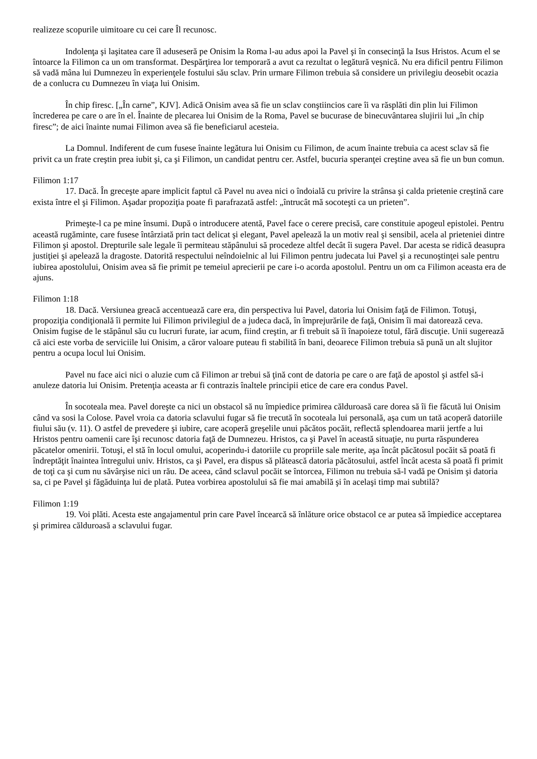realizeze scopurile uimitoare cu cei care Îl recunosc.
Indolenţa şi laşitatea care îl aduseseră pe Onisim la Roma l-au adus apoi la Pavel şi în consecinţă la Isus Hristos. Acum el se întoarce la Filimon ca un om transformat. Despărţirea lor temporară a avut ca rezultat o legătură veşnică. Nu era dificil pentru Filimon să vadă mâna lui Dumnezeu în experienţele fostului său sclav. Prin urmare Filimon trebuia să considere un privilegiu deosebit ocazia de a conlucra cu Dumnezeu în viaţa lui Onisim.
În chip firesc. [„În carne”, KJV]. Adică Onisim avea să fie un sclav conştiincios care îi va răsplăti din plin lui Filimon încrederea pe care o are în el. Înainte de plecarea lui Onisim de la Roma, Pavel se bucurase de binecuvântarea slujirii lui „în chip firesc”; de aici înainte numai Filimon avea să fie beneficiarul acesteia.
La Domnul. Indiferent de cum fusese înainte legătura lui Onisim cu Filimon, de acum înainte trebuia ca acest sclav să fie privit ca un frate creştin prea iubit şi, ca şi Filimon, un candidat pentru cer. Astfel, bucuria speranţei creştine avea să fie un bun comun.
Filimon 1:17
17. Dacă. În greceşte apare implicit faptul că Pavel nu avea nici o îndoială cu privire la strânsa şi calda prietenie creştină care exista între el şi Filimon. Aşadar propoziţia poate fi parafrazată astfel: „întrucât mă socoteşti ca un prieten”.
Primeşte-l ca pe mine însumi. După o introducere atentă, Pavel face o cerere precisă, care constituie apogeul epistolei. Pentru această rugăminte, care fusese întârziată prin tact delicat şi elegant, Pavel apelează la un motiv real şi sensibil, acela al prieteniei dintre Filimon şi apostol. Drepturile sale legale îi permiteau stăpânului să procedeze altfel decât îi sugera Pavel. Dar acesta se ridică deasupra justiţiei şi apelează la dragoste. Datorită respectului neîndoielnic al lui Filimon pentru judecata lui Pavel şi a recunoştinţei sale pentru iubirea apostolului, Onisim avea să fie primit pe temeiul aprecierii pe care i-o acorda apostolul. Pentru un om ca Filimon aceasta era de ajuns.
Filimon 1:18
18. Dacă. Versiunea greacă accentuează care era, din perspectiva lui Pavel, datoria lui Onisim faţă de Filimon. Totuşi, propoziţia condiţională îi permite lui Filimon privilegiul de a judeca dacă, în împrejurările de faţă, Onisim îi mai datorează ceva. Onisim fugise de le stăpânul său cu lucruri furate, iar acum, fiind creştin, ar fi trebuit să îi înapoieze totul, fără discuţie. Unii sugerează că aici este vorba de serviciile lui Onisim, a căror valoare puteau fi stabilită în bani, deoarece Filimon trebuia să pună un alt slujitor pentru a ocupa locul lui Onisim.
Pavel nu face aici nici o aluzie cum că Filimon ar trebui să ţină cont de datoria pe care o are faţă de apostol şi astfel să-i anuleze datoria lui Onisim. Pretenţia aceasta ar fi contrazis înaltele principii etice de care era condus Pavel.
În socoteala mea. Pavel doreşte ca nici un obstacol să nu împiedice primirea călduroasă care dorea să îi fie făcută lui Onisim când va sosi la Colose. Pavel vroia ca datoria sclavului fugar să fie trecută în socoteala lui personală, aşa cum un tată acoperă datoriile fiului său (v. 11). O astfel de prevedere şi iubire, care acoperă greşelile unui păcătos pocăit, reflectă splendoarea marii jertfe a lui Hristos pentru oamenii care îşi recunosc datoria faţă de Dumnezeu. Hristos, ca şi Pavel în această situaţie, nu purta răspunderea păcatelor omenirii. Totuşi, el stă în locul omului, acoperindu-i datoriile cu propriile sale merite, aşa încât păcătosul pocăit să poată fi îndreptăţit înaintea întregului univ. Hristos, ca şi Pavel, era dispus să plătească datoria păcătosului, astfel încât acesta să poată fi primit de toţi ca şi cum nu săvârşise nici un rău. De aceea, când sclavul pocăit se întorcea, Filimon nu trebuia să-l vadă pe Onisim şi datoria sa, ci pe Pavel şi făgăduinţa lui de plată. Putea vorbirea apostolului să fie mai amabilă şi în acelaşi timp mai subtilă?
Filimon 1:19
19. Voi plăti. Acesta este angajamentul prin care Pavel încearcă să înlăture orice obstacol ce ar putea să împiedice acceptarea şi primirea călduroasă a sclavului fugar.